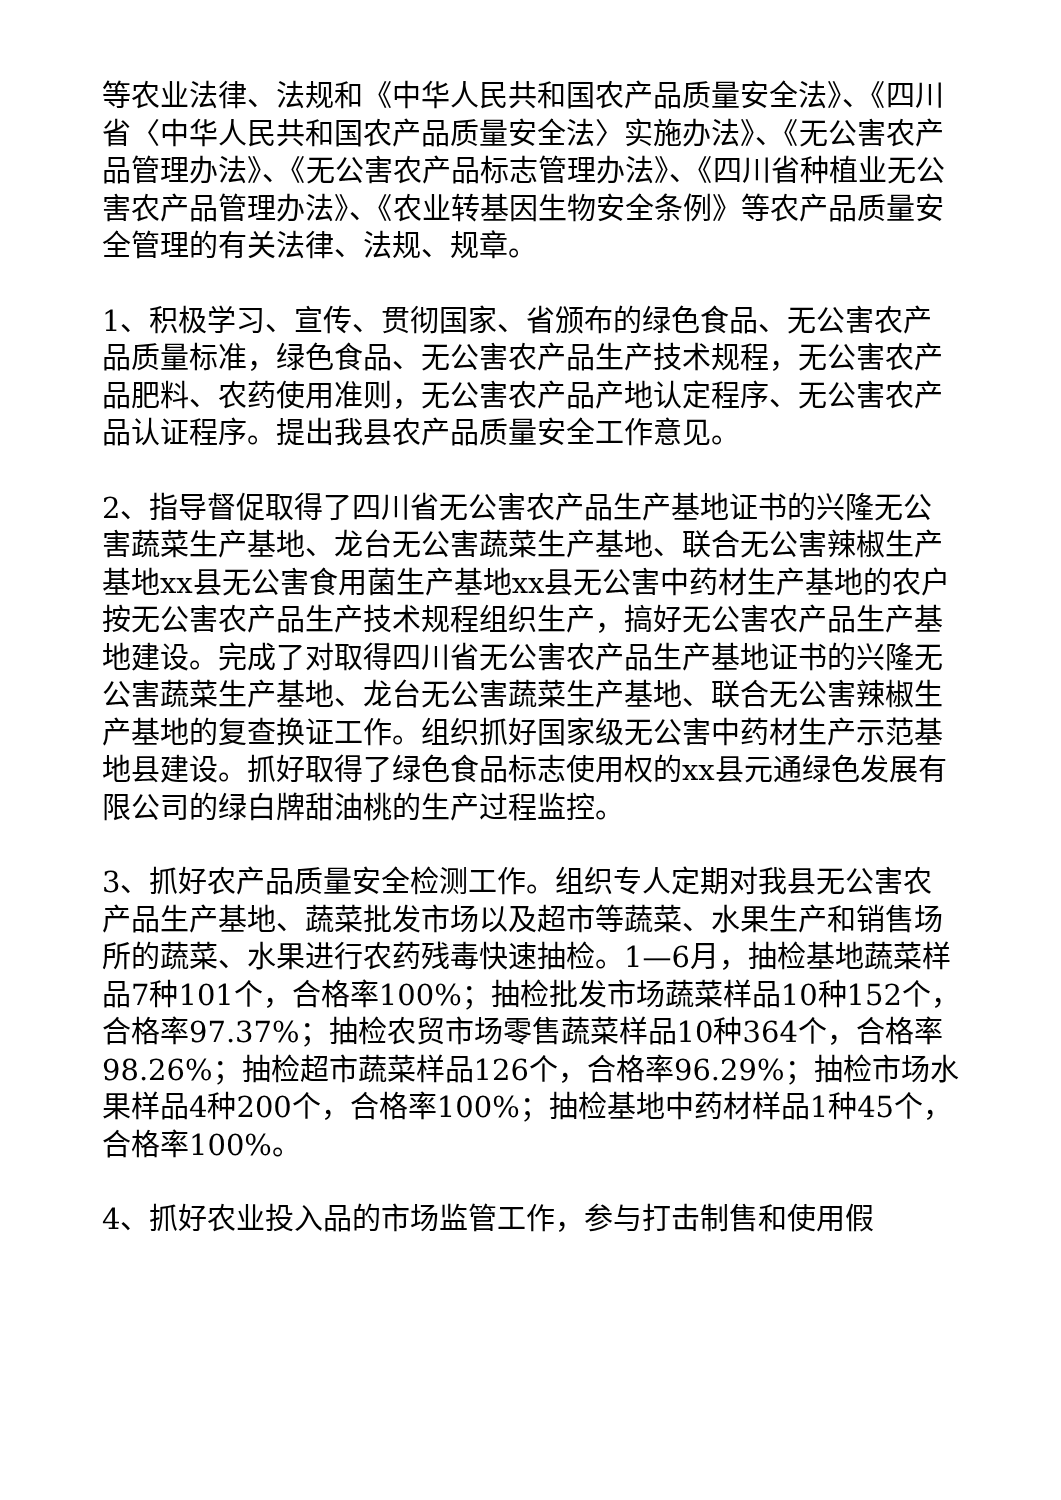等农业法律、法规和《中华人民共和国农产品质量安全法》、《四川省〈中华人民共和国农产品质量安全法〉实施办法》、《无公害农产品管理办法》、《无公害农产品标志管理办法》、《四川省种植业无公害农产品管理办法》、《农业转基因生物安全条例》等农产品质量安全管理的有关法律、法规、规章。
1、积极学习、宣传、贯彻国家、省颁布的绿色食品、无公害农产品质量标准，绿色食品、无公害农产品生产技术规程，无公害农产品肥料、农药使用准则，无公害农产品产地认定程序、无公害农产品认证程序。提出我县农产品质量安全工作意见。
2、指导督促取得了四川省无公害农产品生产基地证书的兴隆无公害蔬菜生产基地、龙台无公害蔬菜生产基地、联合无公害辣椒生产基地xx县无公害食用菌生产基地xx县无公害中药材生产基地的农户按无公害农产品生产技术规程组织生产，搞好无公害农产品生产基地建设。完成了对取得四川省无公害农产品生产基地证书的兴隆无公害蔬菜生产基地、龙台无公害蔬菜生产基地、联合无公害辣椒生产基地的复查换证工作。组织抓好国家级无公害中药材生产示范基地县建设。抓好取得了绿色食品标志使用权的xx县元通绿色发展有限公司的绿白牌甜油桃的生产过程监控。
3、抓好农产品质量安全检测工作。组织专人定期对我县无公害农产品生产基地、蔬菜批发市场以及超市等蔬菜、水果生产和销售场所的蔬菜、水果进行农药残毒快速抽检。1—6月，抽检基地蔬菜样品7种101个，合格率100%；抽检批发市场蔬菜样品10种152个，合格率97.37%；抽检农贸市场零售蔬菜样品10种364个，合格率98.26%；抽检超市蔬菜样品126个，合格率96.29%；抽检市场水果样品4种200个，合格率100%；抽检基地中药材样品1种45个，合格率100%。
4、抓好农业投入品的市场监管工作，参与打击制售和使用假